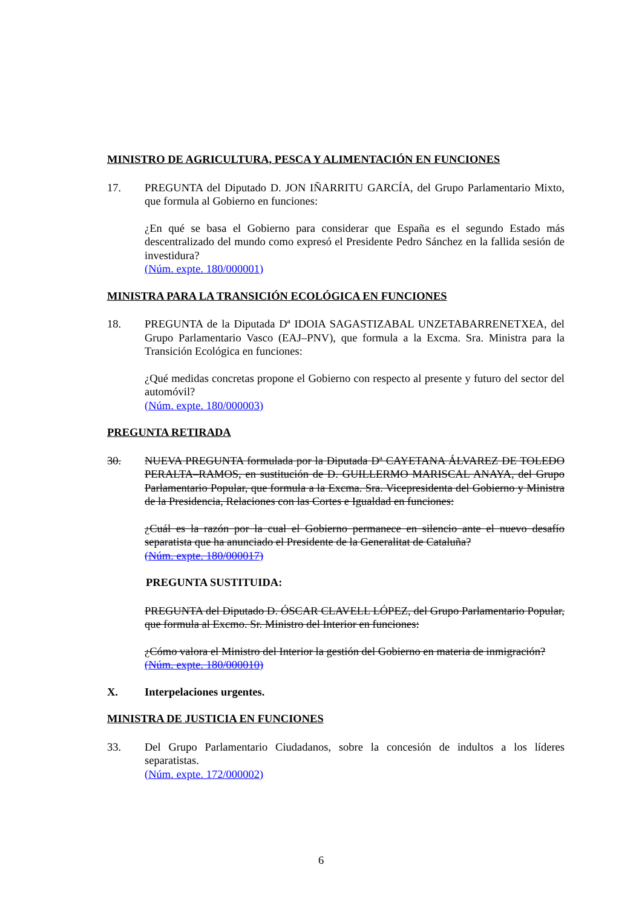MINISTRO DE AGRICULTURA, PESCA Y ALIMENTACIÓN EN FUNCIONES
17. PREGUNTA del Diputado D. JON IÑARRITU GARCÍA, del Grupo Parlamentario Mixto, que formula al Gobierno en funciones:
¿En qué se basa el Gobierno para considerar que España es el segundo Estado más descentralizado del mundo como expresó el Presidente Pedro Sánchez en la fallida sesión de investidura?
(Núm. expte. 180/000001)
MINISTRA PARA LA TRANSICIÓN ECOLÓGICA EN FUNCIONES
18. PREGUNTA de la Diputada Dª IDOIA SAGASTIZABAL UNZETABARRENETXEA, del Grupo Parlamentario Vasco (EAJ–PNV), que formula a la Excma. Sra. Ministra para la Transición Ecológica en funciones:
¿Qué medidas concretas propone el Gobierno con respecto al presente y futuro del sector del automóvil?
(Núm. expte. 180/000003)
PREGUNTA RETIRADA
30. NUEVA PREGUNTA formulada por la Diputada Dª CAYETANA ÁLVAREZ DE TOLEDO PERALTA–RAMOS, en sustitución de D. GUILLERMO MARISCAL ANAYA, del Grupo Parlamentario Popular, que formula a la Excma. Sra. Vicepresidenta del Gobierno y Ministra de la Presidencia, Relaciones con las Cortes e Igualdad en funciones:
¿Cuál es la razón por la cual el Gobierno permanece en silencio ante el nuevo desafío separatista que ha anunciado el Presidente de la Generalitat de Cataluña?
(Núm. expte. 180/000017)
PREGUNTA SUSTITUIDA:
PREGUNTA del Diputado D. ÓSCAR CLAVELL LÓPEZ, del Grupo Parlamentario Popular, que formula al Excmo. Sr. Ministro del Interior en funciones:
¿Cómo valora el Ministro del Interior la gestión del Gobierno en materia de inmigración?
(Núm. expte. 180/000010)
X. Interpelaciones urgentes.
MINISTRA DE JUSTICIA EN FUNCIONES
33. Del Grupo Parlamentario Ciudadanos, sobre la concesión de indultos a los líderes separatistas.
(Núm. expte. 172/000002)
6